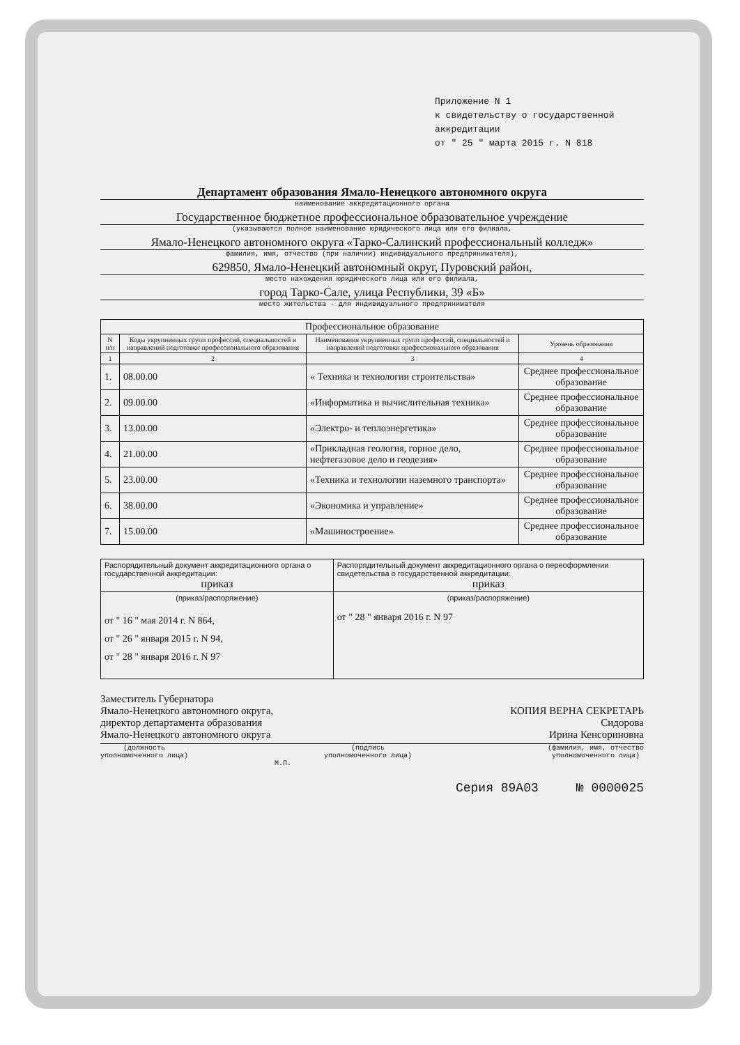Приложение N 1
к свидетельству о государственной аккредитации
от " 25 " марта 2015 г. N 818
Департамент образования Ямало-Ненецкого автономного округа
наименование аккредитационного органа
Государственное бюджетное профессиональное образовательное учреждение
(указываются полное наименование юридического лица или его филиала,
Ямало-Ненецкого автономного округа «Тарко-Салинский профессиональный колледж»
фамилия, имя, отчество (при наличии) индивидуального предпринимателя),
629850, Ямало-Ненецкий автономный округ, Пуровский район,
место нахождения юридического лица или его филиала,
город Тарко-Сале, улица Республики, 39 «Б»
место жительства - для индивидуального предпринимателя
| Профессиональное образование | | | |
| N п/п | Коды укрупненных групп профессий, специальностей и направлений подготовки профессионального образования | Наименования укрупненных групп профессий, специальностей и направлений подготовки профессионального образования | Уровень образования |
| 1 | 2 | 3 | 4 |
| 1. | 08.00.00 | « Техника и технологии строительства» | Среднее профессиональное образование |
| 2. | 09.00.00 | «Информатика и вычислительная техника» | Среднее профессиональное образование |
| 3. | 13.00.00 | «Электро- и теплоэнергетика» | Среднее профессиональное образование |
| 4. | 21.00.00 | «Прикладная геология, горное дело, нефтегазовое дело и геодезия» | Среднее профессиональное образование |
| 5. | 23.00.00 | «Техника и технологии наземного транспорта» | Среднее профессиональное образование |
| 6. | 38.00.00 | «Экономика и управление» | Среднее профессиональное образование |
| 7. | 15.00.00 | «Машиностроение» | Среднее профессиональное образование |
| Распорядительный документ аккредитационного органа о государственной аккредитации: приказ | Распорядительный документ аккредитационного органа о переоформлении свидетельства о государственной аккредитации: приказ |
| (приказ/распоряжение) от " 16 " мая 2014 г. N 864, от " 26 " января 2015 г. N 94, от " 28 " января 2016 г. N 97 | (приказ/распоряжение) от " 28 " января 2016 г. N 97 |
Заместитель Губернатора
Ямало-Ненецкого автономного округа,
директор департамента образования
Ямало-Ненецкого автономного округа
КОПИЯ ВЕРНА СЕКРЕТАРЬ
Сидорова
Ирина Кенсориновна
(должность
уполномоченного лица)
(подпись
уполномоченного лица)
(фамилия, имя, отчество
уполномоченного лица)
М.П.
Серия 89А03 № 0000025